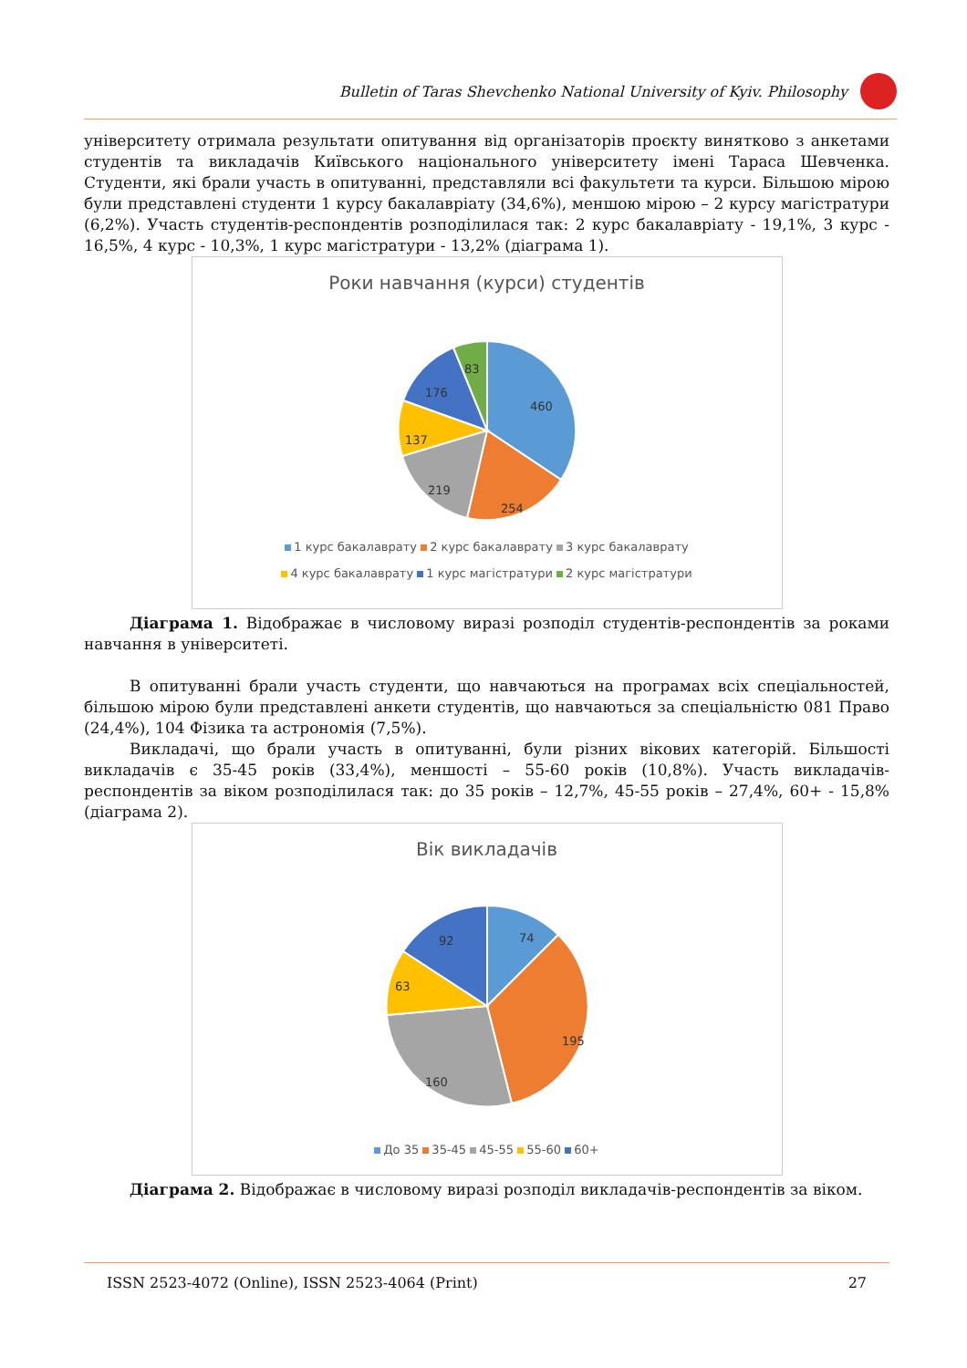Bulletin of Taras Shevchenko National University of Kyiv. Philosophy
університету отримала результати опитування від організаторів проєкту винятково з анкетами студентів та викладачів Київського національного університету імені Тараса Шевченка. Студенти, які брали участь в опитуванні, представляли всі факультети та курси. Більшою мірою були представлені студенти 1 курсу бакалавріату (34,6%), меншою мірою – 2 курсу магістратури (6,2%). Участь студентів-респондентів розподілилася так: 2 курс бакалавріату - 19,1%, 3 курс - 16,5%, 4 курс - 10,3%, 1 курс магістратури - 13,2% (діаграма 1).
Роки навчання (курси) студентів
460
254
219
137
176
83
1 курс бакалаврату 2 курс бакалаврату 3 курс бакалаврату
4 курс бакалаврату 1 курс магістратури 2 курс магістратури
Діаграма 1. Відображає в числовому виразі розподіл студентів-респондентів за роками навчання в університеті.
В опитуванні брали участь студенти, що навчаються на програмах всіх спеціальностей, більшою мірою були представлені анкети студентів, що навчаються за спеціальністю 081 Право (24,4%), 104 Фізика та астрономія (7,5%).
Викладачі, що брали участь в опитуванні, були різних вікових категорій. Більшості викладачів є 35-45 років (33,4%), меншості – 55-60 років (10,8%). Участь викладачів-респондентів за віком розподілилася так: до 35 років – 12,7%, 45-55 років – 27,4%, 60+ - 15,8% (діаграма 2).
Вік викладачів
74
195
160
63
92
До 35 35-45 45-55 55-60 60+
Діаграма 2. Відображає в числовому виразі розподіл викладачів-респондентів за віком.
ISSN 2523-4072 (Online), ISSN 2523-4064 (Print) 27